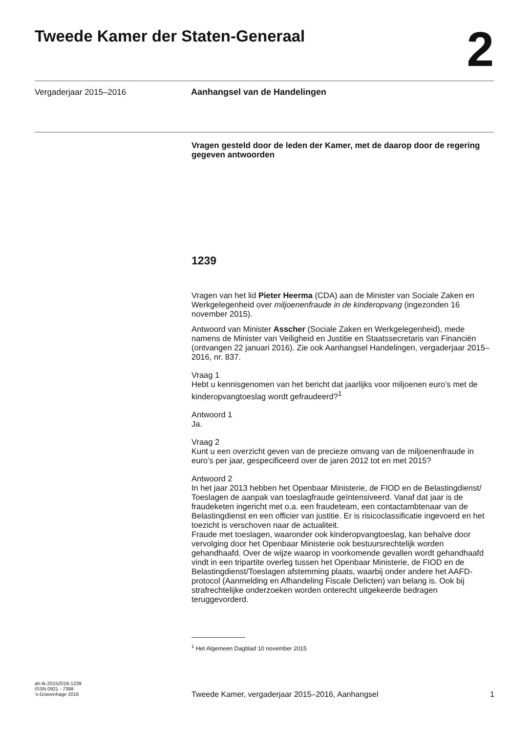Tweede Kamer der Staten-Generaal 2
Vergaderjaar 2015–2016 Aanhangsel van de Handelingen
Vragen gesteld door de leden der Kamer, met de daarop door de regering gegeven antwoorden
1239
Vragen van het lid Pieter Heerma (CDA) aan de Minister van Sociale Zaken en Werkgelegenheid over miljoenenfraude in de kinderopvang (ingezonden 16 november 2015).
Antwoord van Minister Asscher (Sociale Zaken en Werkgelegenheid), mede namens de Minister van Veiligheid en Justitie en Staatssecretaris van Financiën (ontvangen 22 januari 2016). Zie ook Aanhangsel Handelingen, vergaderjaar 2015–2016, nr. 837.
Vraag 1
Hebt u kennisgenomen van het bericht dat jaarlijks voor miljoenen euro’s met de kinderopvangtoeslag wordt gefraudeerd?<sup>1</sup>
Antwoord 1
Ja.
Vraag 2
Kunt u een overzicht geven van de precieze omvang van de miljoenenfraude in euro’s per jaar, gespecificeerd over de jaren 2012 tot en met 2015?
Antwoord 2
In het jaar 2013 hebben het Openbaar Ministerie, de FIOD en de Belastingdienst/ Toeslagen de aanpak van toeslagfraude geïntensiveerd. Vanaf dat jaar is de fraudeketen ingericht met o.a. een fraudeteam, een contactambtenaar van de Belastingdienst en een officier van justitie. Er is risicoclassificatie ingevoerd en het toezicht is verschoven naar de actualiteit.
Fraude met toeslagen, waaronder ook kinderopvangtoeslag, kan behalve door vervolging door het Openbaar Ministerie ook bestuursrechtelijk worden gehandhaafd. Over de wijze waarop in voorkomende gevallen wordt gehandhaafd vindt in een tripartite overleg tussen het Openbaar Ministerie, de FIOD en de Belastingdienst/Toeslagen afstemming plaats, waarbij onder andere het AAFD-protocol (Aanmelding en Afhandeling Fiscale Delicten) van belang is. Ook bij strafrechtelijke onderzoeken worden onterecht uitgekeerde bedragen teruggevorderd.
<sup>1</sup> Het Algemeen Dagblad 10 november 2015
ah-tk-20152016-1239
ISSN 0921 - 7398
’s-Gravenhage 2016
Tweede Kamer, vergaderjaar 2015–2016, Aanhangsel 1